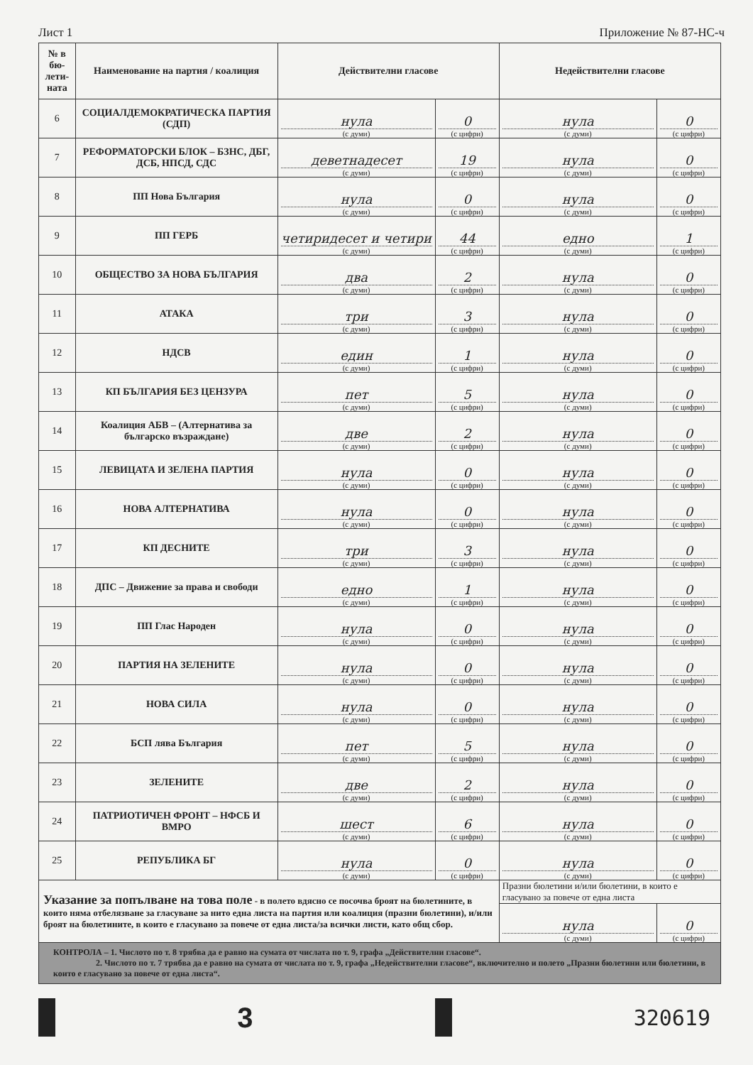Лист 1 Приложение № 87-НС-ч
| № в бю-лети-ната | Наименование на партия / коалиция | Действителни гласове | | Недействителни гласове | |
| --- | --- | --- | --- | --- | --- |
| 6 | СОЦИАЛДЕМОКРАТИЧЕСКА ПАРТИЯ (СДП) | нула (с думи) | 0 (с цифри) | нула (с думи) | 0 (с цифри) |
| 7 | РЕФОРМАТОРСКИ БЛОК – БЗНС, ДБГ, ДСБ, НПСД, СДС | деветнадесет (с думи) | 19 (с цифри) | нула (с думи) | 0 (с цифри) |
| 8 | ПП Нова България | нула (с думи) | 0 (с цифри) | нула (с думи) | 0 (с цифри) |
| 9 | ПП ГЕРБ | четиридесет и четири (с думи) | 44 (с цифри) | едно (с думи) | 1 (с цифри) |
| 10 | ОБЩЕСТВО ЗА НОВА БЪЛГАРИЯ | два (с думи) | 2 (с цифри) | нула (с думи) | 0 (с цифри) |
| 11 | АТАКА | три (с думи) | 3 (с цифри) | нула (с думи) | 0 (с цифри) |
| 12 | НДСВ | един (с думи) | 1 (с цифри) | нула (с думи) | 0 (с цифри) |
| 13 | КП БЪЛГАРИЯ БЕЗ ЦЕНЗУРА | пет (с думи) | 5 (с цифри) | нула (с думи) | 0 (с цифри) |
| 14 | Коалиция АБВ – (Алтернатива за българско възраждане) | две (с думи) | 2 (с цифри) | нула (с думи) | 0 (с цифри) |
| 15 | ЛЕВИЦАТА И ЗЕЛЕНА ПАРТИЯ | нула (с думи) | 0 (с цифри) | нула (с думи) | 0 (с цифри) |
| 16 | НОВА АЛТЕРНАТИВА | нула (с думи) | 0 (с цифри) | нула (с думи) | 0 (с цифри) |
| 17 | КП ДЕСНИТЕ | три (с думи) | 3 (с цифри) | нула (с думи) | 0 (с цифри) |
| 18 | ДПС – Движение за права и свободи | едно (с думи) | 1 (с цифри) | нула (с думи) | 0 (с цифри) |
| 19 | ПП Глас Народен | нула (с думи) | 0 (с цифри) | нула (с думи) | 0 (с цифри) |
| 20 | ПАРТИЯ НА ЗЕЛЕНИТЕ | нула (с думи) | 0 (с цифри) | нула (с думи) | 0 (с цифри) |
| 21 | НОВА СИЛА | нула (с думи) | 0 (с цифри) | нула (с думи) | 0 (с цифри) |
| 22 | БСП лява България | пет (с думи) | 5 (с цифри) | нула (с думи) | 0 (с цифри) |
| 23 | ЗЕЛЕНИТЕ | две (с думи) | 2 (с цифри) | нула (с думи) | 0 (с цифри) |
| 24 | ПАТРИОТИЧЕН ФРОНТ – НФСБ И ВМРО | шест (с думи) | 6 (с цифри) | нула (с думи) | 0 (с цифри) |
| 25 | РЕПУБЛИКА БГ | нула (с думи) | 0 (с цифри) | нула (с думи) | 0 (с цифри) |
| Указание за попълване на това поле - в полето вдясно се посочва броят на бюлетините, в които няма отбелязване за гласуване за нито една листа на партия или коалиция (празни бюлетини), и/или броят на бюлетините, в които е гласувано за повече от една листа/за всички листи, като общ сбор. | | | | Празни бюлетини и/или бюлетини, в които е гласувано за повече от една листа | |
| | | | | нула (с думи) | 0 (с цифри) |
| КОНТРОЛА – 1. Числото по т. 8 трябва да е равно на сумата от числата по т. 9, графа „Действителни гласове“. 2. Числото по т. 7 трябва да е равно на сумата от числата по т. 9, графа „Недействителни гласове“, включително и полето „Празни бюлетини или бюлетини, в които е гласувано за повече от една листа“. | | | | | |
3
320619